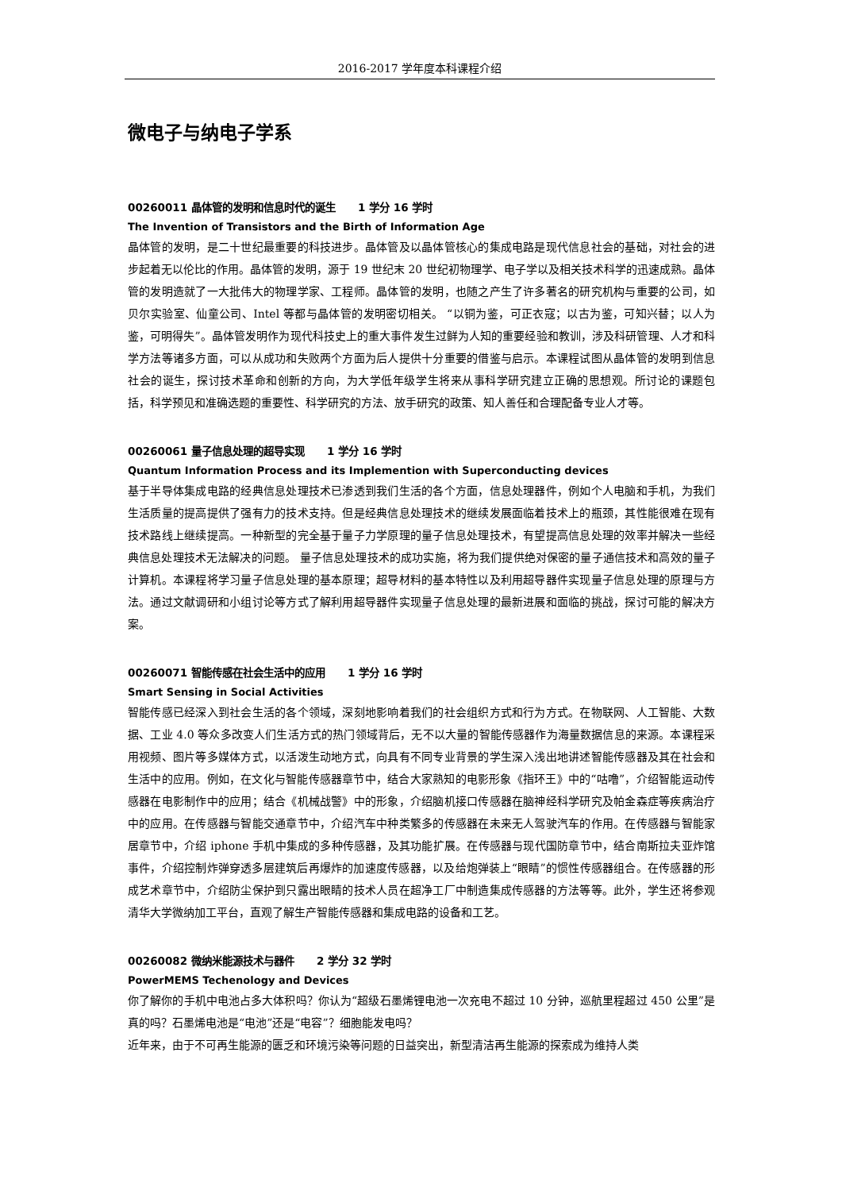2016-2017 学年度本科课程介绍
微电子与纳电子学系
00260011 晶体管的发明和信息时代的诞生 1 学分 16 学时
The Invention of Transistors and the Birth of Information Age
晶体管的发明，是二十世纪最重要的科技进步。晶体管及以晶体管核心的集成电路是现代信息社会的基础，对社会的进步起着无以伦比的作用。晶体管的发明，源于 19 世纪末 20 世纪初物理学、电子学以及相关技术科学的迅速成熟。晶体管的发明造就了一大批伟大的物理学家、工程师。晶体管的发明，也随之产生了许多著名的研究机构与重要的公司，如贝尔实验室、仙童公司、Intel 等都与晶体管的发明密切相关。 “以铜为鉴，可正衣寇；以古为鉴，可知兴替；以人为鉴，可明得失”。晶体管发明作为现代科技史上的重大事件发生过鲜为人知的重要经验和教训，涉及科研管理、人才和科学方法等诸多方面，可以从成功和失败两个方面为后人提供十分重要的借鉴与启示。本课程试图从晶体管的发明到信息社会的诞生，探讨技术革命和创新的方向，为大学低年级学生将来从事科学研究建立正确的思想观。所讨论的课题包括，科学预见和准确选题的重要性、科学研究的方法、放手研究的政策、知人善任和合理配备专业人才等。
00260061 量子信息处理的超导实现 1 学分 16 学时
Quantum Information Process and its Implemention with Superconducting devices
基于半导体集成电路的经典信息处理技术已渗透到我们生活的各个方面，信息处理器件，例如个人电脑和手机，为我们生活质量的提高提供了强有力的技术支持。但是经典信息处理技术的继续发展面临着技术上的瓶颈，其性能很难在现有技术路线上继续提高。一种新型的完全基于量子力学原理的量子信息处理技术，有望提高信息处理的效率并解决一些经典信息处理技术无法解决的问题。 量子信息处理技术的成功实施，将为我们提供绝对保密的量子通信技术和高效的量子计算机。本课程将学习量子信息处理的基本原理；超导材料的基本特性以及利用超导器件实现量子信息处理的原理与方法。通过文献调研和小组讨论等方式了解利用超导器件实现量子信息处理的最新进展和面临的挑战，探讨可能的解决方案。
00260071 智能传感在社会生活中的应用 1 学分 16 学时
Smart Sensing in Social Activities
智能传感已经深入到社会生活的各个领域，深刻地影响着我们的社会组织方式和行为方式。在物联网、人工智能、大数据、工业 4.0 等众多改变人们生活方式的热门领域背后，无不以大量的智能传感器作为海量数据信息的来源。本课程采用视频、图片等多媒体方式，以活泼生动地方式，向具有不同专业背景的学生深入浅出地讲述智能传感器及其在社会和生活中的应用。例如，在文化与智能传感器章节中，结合大家熟知的电影形象《指环王》中的“咕噜”，介绍智能运动传感器在电影制作中的应用；结合《机械战警》中的形象，介绍脑机接口传感器在脑神经科学研究及帕金森症等疾病治疗中的应用。在传感器与智能交通章节中，介绍汽车中种类繁多的传感器在未来无人驾驶汽车的作用。在传感器与智能家居章节中，介绍 iphone 手机中集成的多种传感器，及其功能扩展。在传感器与现代国防章节中，结合南斯拉夫亚炸馆事件，介绍控制炸弹穿透多层建筑后再爆炸的加速度传感器，以及给炮弹装上“眼睛”的惯性传感器组合。在传感器的形成艺术章节中，介绍防尘保护到只露出眼睛的技术人员在超净工厂中制造集成传感器的方法等等。此外，学生还将参观清华大学微纳加工平台，直观了解生产智能传感器和集成电路的设备和工艺。
00260082 微纳米能源技术与器件 2 学分 32 学时
PowerMEMS Techenology and Devices
你了解你的手机中电池占多大体积吗？你认为“超级石墨烯锂电池一次充电不超过 10 分钟，巡航里程超过 450 公里”是真的吗？石墨烯电池是“电池”还是“电容”？细胞能发电吗？
近年来，由于不可再生能源的匮乏和环境污染等问题的日益突出，新型清洁再生能源的探索成为维持人类